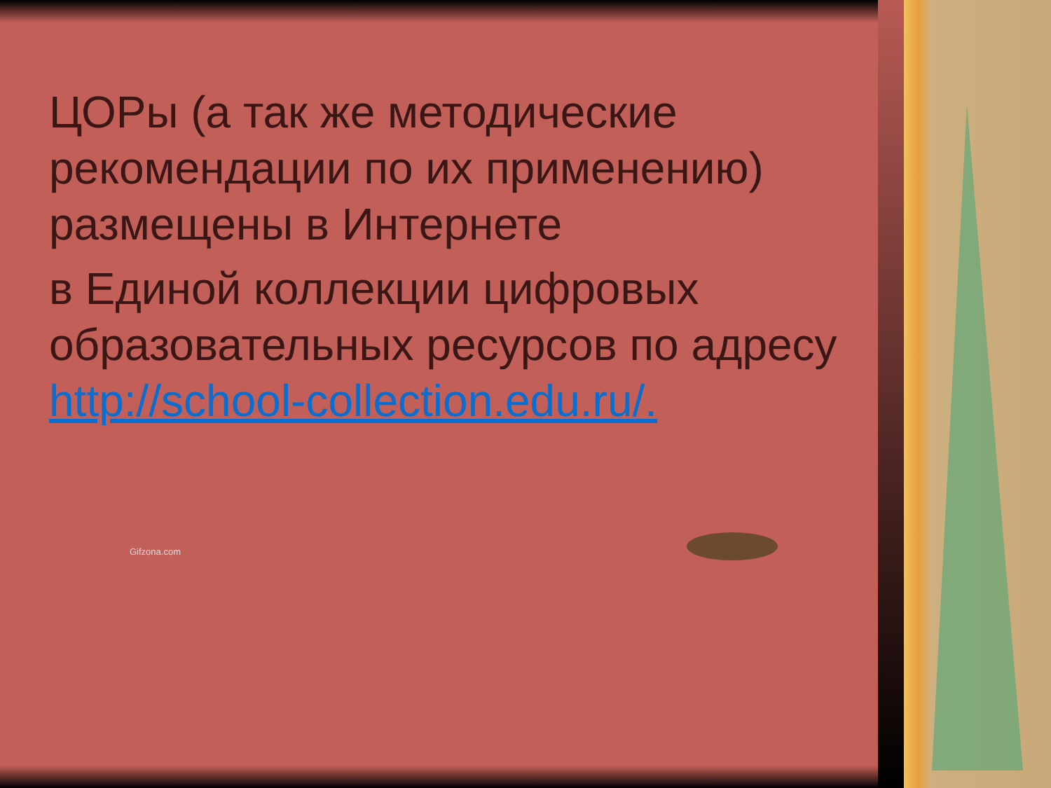ЦОРы (а так же методические рекомендации по их применению) размещены в Интернете
в Единой коллекции цифровых образовательных ресурсов по адресу http://school-collection.edu.ru/.
Gifzona.com